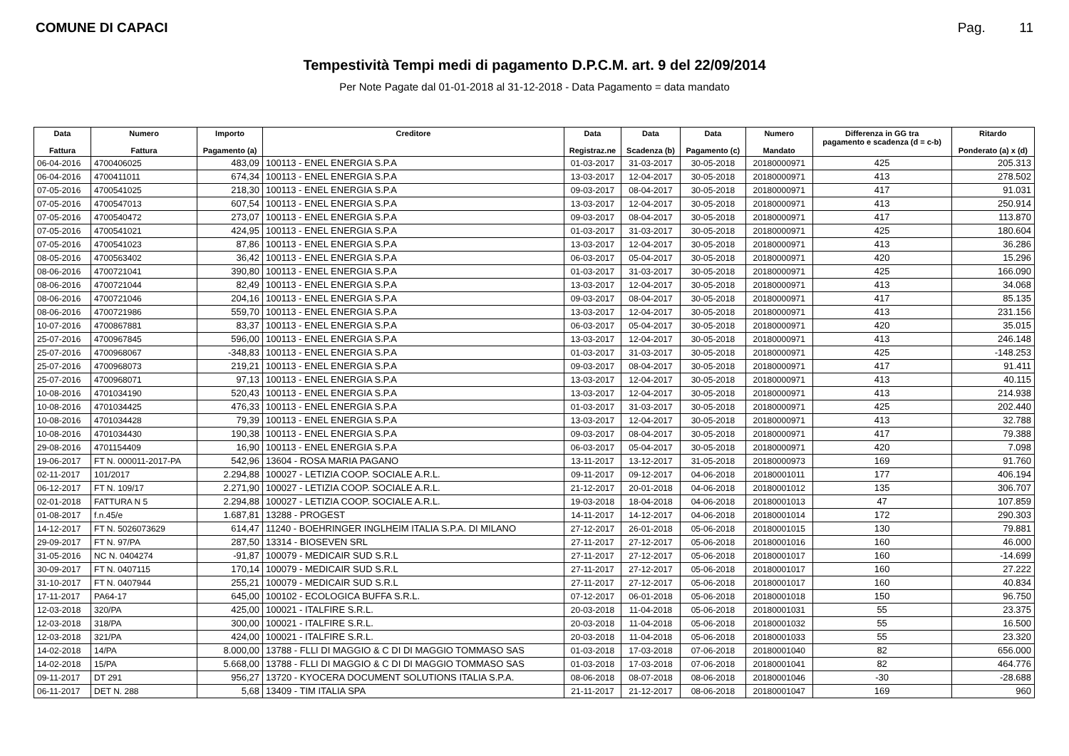COMUNE DI CAPACI Pag. 11
Tempestività Tempi medi di pagamento D.P.C.M. art. 9 del 22/09/2014
Per Note Pagate dal 01-01-2018 al 31-12-2018 - Data Pagamento = data mandato
| Data Fattura | Numero Fattura | Importo Pagamento (a) | Creditore | Data Registraz.ne | Data Scadenza (b) | Data Pagamento (c) | Numero Mandato | Differenza in GG tra pagamento e scadenza (d = c-b) | Ritardo Ponderato (a) x (d) |
| --- | --- | --- | --- | --- | --- | --- | --- | --- | --- |
| 06-04-2016 | 4700406025 | 483,09 | 100113 - ENEL ENERGIA S.P.A | 01-03-2017 | 31-03-2017 | 30-05-2018 | 20180000971 | 425 | 205.313 |
| 06-04-2016 | 4700411011 | 674,34 | 100113 - ENEL ENERGIA S.P.A | 13-03-2017 | 12-04-2017 | 30-05-2018 | 20180000971 | 413 | 278.502 |
| 07-05-2016 | 4700541025 | 218,30 | 100113 - ENEL ENERGIA S.P.A | 09-03-2017 | 08-04-2017 | 30-05-2018 | 20180000971 | 417 | 91.031 |
| 07-05-2016 | 4700547013 | 607,54 | 100113 - ENEL ENERGIA S.P.A | 13-03-2017 | 12-04-2017 | 30-05-2018 | 20180000971 | 413 | 250.914 |
| 07-05-2016 | 4700540472 | 273,07 | 100113 - ENEL ENERGIA S.P.A | 09-03-2017 | 08-04-2017 | 30-05-2018 | 20180000971 | 417 | 113.870 |
| 07-05-2016 | 4700541021 | 424,95 | 100113 - ENEL ENERGIA S.P.A | 01-03-2017 | 31-03-2017 | 30-05-2018 | 20180000971 | 425 | 180.604 |
| 07-05-2016 | 4700541023 | 87,86 | 100113 - ENEL ENERGIA S.P.A | 13-03-2017 | 12-04-2017 | 30-05-2018 | 20180000971 | 413 | 36.286 |
| 08-05-2016 | 4700563402 | 36,42 | 100113 - ENEL ENERGIA S.P.A | 06-03-2017 | 05-04-2017 | 30-05-2018 | 20180000971 | 420 | 15.296 |
| 08-06-2016 | 4700721041 | 390,80 | 100113 - ENEL ENERGIA S.P.A | 01-03-2017 | 31-03-2017 | 30-05-2018 | 20180000971 | 425 | 166.090 |
| 08-06-2016 | 4700721044 | 82,49 | 100113 - ENEL ENERGIA S.P.A | 13-03-2017 | 12-04-2017 | 30-05-2018 | 20180000971 | 413 | 34.068 |
| 08-06-2016 | 4700721046 | 204,16 | 100113 - ENEL ENERGIA S.P.A | 09-03-2017 | 08-04-2017 | 30-05-2018 | 20180000971 | 417 | 85.135 |
| 08-06-2016 | 4700721986 | 559,70 | 100113 - ENEL ENERGIA S.P.A | 13-03-2017 | 12-04-2017 | 30-05-2018 | 20180000971 | 413 | 231.156 |
| 10-07-2016 | 4700867881 | 83,37 | 100113 - ENEL ENERGIA S.P.A | 06-03-2017 | 05-04-2017 | 30-05-2018 | 20180000971 | 420 | 35.015 |
| 25-07-2016 | 4700967845 | 596,00 | 100113 - ENEL ENERGIA S.P.A | 13-03-2017 | 12-04-2017 | 30-05-2018 | 20180000971 | 413 | 246.148 |
| 25-07-2016 | 4700968067 | -348,83 | 100113 - ENEL ENERGIA S.P.A | 01-03-2017 | 31-03-2017 | 30-05-2018 | 20180000971 | 425 | -148.253 |
| 25-07-2016 | 4700968073 | 219,21 | 100113 - ENEL ENERGIA S.P.A | 09-03-2017 | 08-04-2017 | 30-05-2018 | 20180000971 | 417 | 91.411 |
| 25-07-2016 | 4700968071 | 97,13 | 100113 - ENEL ENERGIA S.P.A | 13-03-2017 | 12-04-2017 | 30-05-2018 | 20180000971 | 413 | 40.115 |
| 10-08-2016 | 4701034190 | 520,43 | 100113 - ENEL ENERGIA S.P.A | 13-03-2017 | 12-04-2017 | 30-05-2018 | 20180000971 | 413 | 214.938 |
| 10-08-2016 | 4701034425 | 476,33 | 100113 - ENEL ENERGIA S.P.A | 01-03-2017 | 31-03-2017 | 30-05-2018 | 20180000971 | 425 | 202.440 |
| 10-08-2016 | 4701034428 | 79,39 | 100113 - ENEL ENERGIA S.P.A | 13-03-2017 | 12-04-2017 | 30-05-2018 | 20180000971 | 413 | 32.788 |
| 10-08-2016 | 4701034430 | 190,38 | 100113 - ENEL ENERGIA S.P.A | 09-03-2017 | 08-04-2017 | 30-05-2018 | 20180000971 | 417 | 79.388 |
| 29-08-2016 | 4701154409 | 16,90 | 100113 - ENEL ENERGIA S.P.A | 06-03-2017 | 05-04-2017 | 30-05-2018 | 20180000971 | 420 | 7.098 |
| 19-06-2017 | FT N. 000011-2017-PA | 542,96 | 13604 - ROSA MARIA PAGANO | 13-11-2017 | 13-12-2017 | 31-05-2018 | 20180000973 | 169 | 91.760 |
| 02-11-2017 | 101/2017 | 2.294,88 | 100027 - LETIZIA COOP. SOCIALE A.R.L. | 09-11-2017 | 09-12-2017 | 04-06-2018 | 20180001011 | 177 | 406.194 |
| 06-12-2017 | FT N. 109/17 | 2.271,90 | 100027 - LETIZIA COOP. SOCIALE A.R.L. | 21-12-2017 | 20-01-2018 | 04-06-2018 | 20180001012 | 135 | 306.707 |
| 02-01-2018 | FATTURA N 5 | 2.294,88 | 100027 - LETIZIA COOP. SOCIALE A.R.L. | 19-03-2018 | 18-04-2018 | 04-06-2018 | 20180001013 | 47 | 107.859 |
| 01-08-2017 | f.n.45/e | 1.687,81 | 13288 - PROGEST | 14-11-2017 | 14-12-2017 | 04-06-2018 | 20180001014 | 172 | 290.303 |
| 14-12-2017 | FT N. 5026073629 | 614,47 | 11240 - BOEHRINGER INGLHEIM ITALIA S.P.A. DI MILANO | 27-12-2017 | 26-01-2018 | 05-06-2018 | 20180001015 | 130 | 79.881 |
| 29-09-2017 | FT N. 97/PA | 287,50 | 13314 - BIOSEVEN SRL | 27-11-2017 | 27-12-2017 | 05-06-2018 | 20180001016 | 160 | 46.000 |
| 31-05-2016 | NC N. 0404274 | -91,87 | 100079 - MEDICAIR SUD S.R.L | 27-11-2017 | 27-12-2017 | 05-06-2018 | 20180001017 | 160 | -14.699 |
| 30-09-2017 | FT N. 0407115 | 170,14 | 100079 - MEDICAIR SUD S.R.L | 27-11-2017 | 27-12-2017 | 05-06-2018 | 20180001017 | 160 | 27.222 |
| 31-10-2017 | FT N. 0407944 | 255,21 | 100079 - MEDICAIR SUD S.R.L | 27-11-2017 | 27-12-2017 | 05-06-2018 | 20180001017 | 160 | 40.834 |
| 17-11-2017 | PA64-17 | 645,00 | 100102 - ECOLOGICA BUFFA S.R.L. | 07-12-2017 | 06-01-2018 | 05-06-2018 | 20180001018 | 150 | 96.750 |
| 12-03-2018 | 320/PA | 425,00 | 100021 - ITALFIRE S.R.L. | 20-03-2018 | 11-04-2018 | 05-06-2018 | 20180001031 | 55 | 23.375 |
| 12-03-2018 | 318/PA | 300,00 | 100021 - ITALFIRE S.R.L. | 20-03-2018 | 11-04-2018 | 05-06-2018 | 20180001032 | 55 | 16.500 |
| 12-03-2018 | 321/PA | 424,00 | 100021 - ITALFIRE S.R.L. | 20-03-2018 | 11-04-2018 | 05-06-2018 | 20180001033 | 55 | 23.320 |
| 14-02-2018 | 14/PA | 8.000,00 | 13788 - FLLI DI MAGGIO & C DI DI MAGGIO TOMMASO SAS | 01-03-2018 | 17-03-2018 | 07-06-2018 | 20180001040 | 82 | 656.000 |
| 14-02-2018 | 15/PA | 5.668,00 | 13788 - FLLI DI MAGGIO & C DI DI MAGGIO TOMMASO SAS | 01-03-2018 | 17-03-2018 | 07-06-2018 | 20180001041 | 82 | 464.776 |
| 09-11-2017 | DT 291 | 956,27 | 13720 - KYOCERA DOCUMENT SOLUTIONS ITALIA S.P.A. | 08-06-2018 | 08-07-2018 | 08-06-2018 | 20180001046 | -30 | -28.688 |
| 06-11-2017 | DET N. 288 | 5,68 | 13409 - TIM ITALIA SPA | 21-11-2017 | 21-12-2017 | 08-06-2018 | 20180001047 | 169 | 960 |